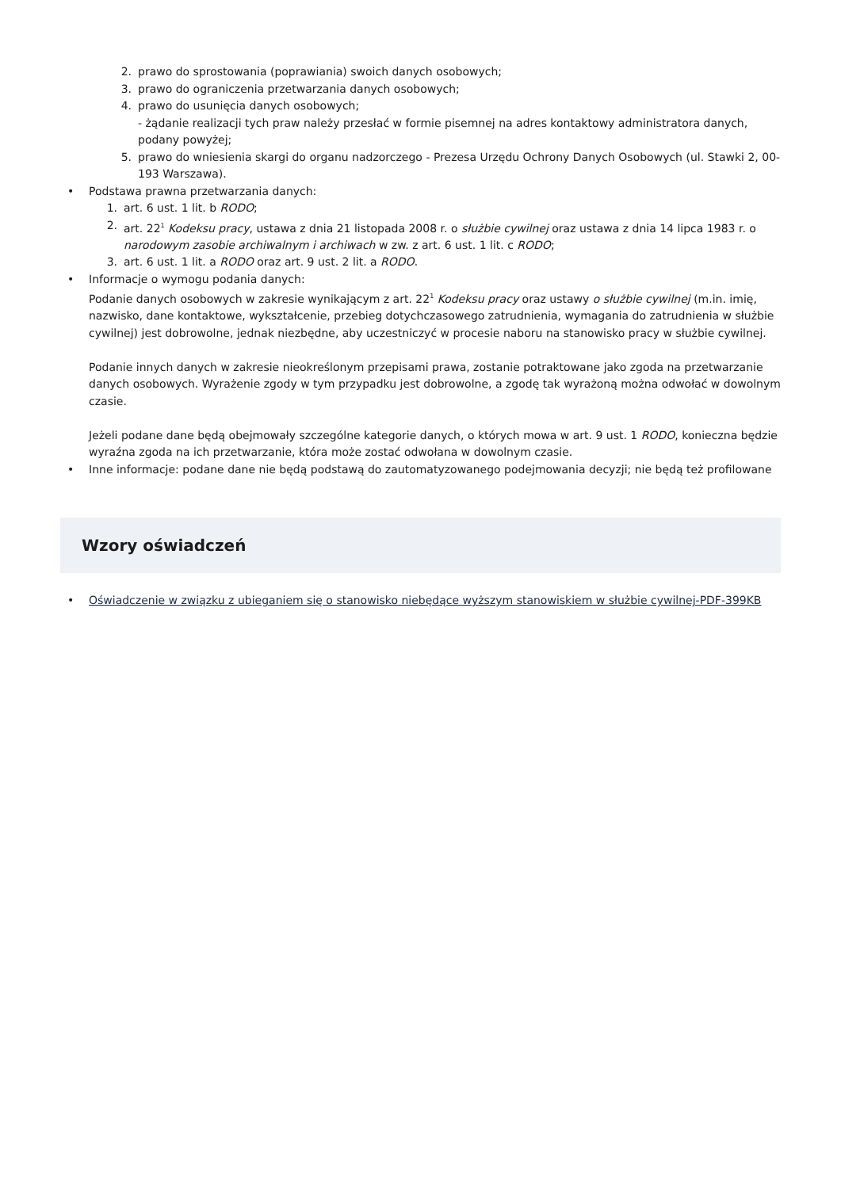2. prawo do sprostowania (poprawiania) swoich danych osobowych;
3. prawo do ograniczenia przetwarzania danych osobowych;
4. prawo do usunięcia danych osobowych;
- żądanie realizacji tych praw należy przesłać w formie pisemnej na adres kontaktowy administratora danych, podany powyżej;
5. prawo do wniesienia skargi do organu nadzorczego - Prezesa Urzędu Ochrony Danych Osobowych (ul. Stawki 2, 00-193 Warszawa).
• Podstawa prawna przetwarzania danych:
1. art. 6 ust. 1 lit. b RODO;
2. art. 22<sup>1</sup> Kodeksu pracy, ustawa z dnia 21 listopada 2008 r. o służbie cywilnej oraz ustawa z dnia 14 lipca 1983 r. o narodowym zasobie archiwalnym i archiwach w zw. z art. 6 ust. 1 lit. c RODO;
3. art. 6 ust. 1 lit. a RODO oraz art. 9 ust. 2 lit. a RODO.
• Informacje o wymogu podania danych:
Podanie danych osobowych w zakresie wynikającym z art. 22<sup>1</sup> Kodeksu pracy oraz ustawy o służbie cywilnej (m.in. imię, nazwisko, dane kontaktowe, wykształcenie, przebieg dotychczasowego zatrudnienia, wymagania do zatrudnienia w służbie cywilnej) jest dobrowolne, jednak niezbędne, aby uczestniczyć w procesie naboru na stanowisko pracy w służbie cywilnej.
Podanie innych danych w zakresie nieokreślonym przepisami prawa, zostanie potraktowane jako zgoda na przetwarzanie danych osobowych. Wyrażenie zgody w tym przypadku jest dobrowolne, a zgodę tak wyrażoną można odwołać w dowolnym czasie.
Jeżeli podane dane będą obejmowały szczególne kategorie danych, o których mowa w art. 9 ust. 1 RODO, konieczna będzie wyraźna zgoda na ich przetwarzanie, która może zostać odwołana w dowolnym czasie.
• Inne informacje: podane dane nie będą podstawą do zautomatyzowanego podejmowania decyzji; nie będą też profilowane
Wzory oświadczeń
• Oświadczenie w związku z ubieganiem się o stanowisko niebędące wyższym stanowiskiem w służbie cywilnej-PDF-399KB